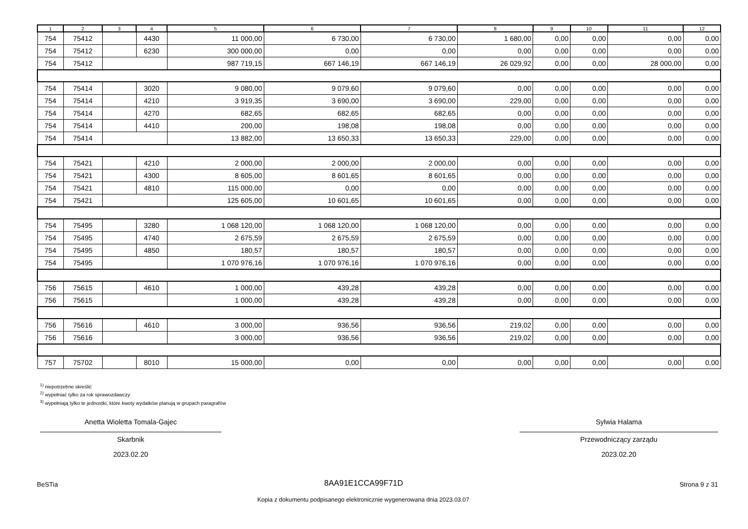| 1 | 2 | 3 | 4 | 5 | 6 | 7 | 8 | 9 | 10 | 11 | 12 |
| --- | --- | --- | --- | --- | --- | --- | --- | --- | --- | --- | --- |
| 754 | 75412 | | 4430 | 11 000,00 | 6 730,00 | 6 730,00 | 1 680,00 | 0,00 | 0,00 | 0,00 | 0,00 |
| 754 | 75412 | | 6230 | 300 000,00 | 0,00 | 0,00 | 0,00 | 0,00 | 0,00 | 0,00 | 0,00 |
| 754 | 75412 | | | 987 719,15 | 667 146,19 | 667 146,19 | 26 029,92 | 0,00 | 0,00 | 28 000,00 | 0,00 |
| 754 | 75414 | | 3020 | 9 080,00 | 9 079,60 | 9 079,60 | 0,00 | 0,00 | 0,00 | 0,00 | 0,00 |
| 754 | 75414 | | 4210 | 3 919,35 | 3 690,00 | 3 690,00 | 229,00 | 0,00 | 0,00 | 0,00 | 0,00 |
| 754 | 75414 | | 4270 | 682,65 | 682,65 | 682,65 | 0,00 | 0,00 | 0,00 | 0,00 | 0,00 |
| 754 | 75414 | | 4410 | 200,00 | 198,08 | 198,08 | 0,00 | 0,00 | 0,00 | 0,00 | 0,00 |
| 754 | 75414 | | | 13 882,00 | 13 650,33 | 13 650,33 | 229,00 | 0,00 | 0,00 | 0,00 | 0,00 |
| 754 | 75421 | | 4210 | 2 000,00 | 2 000,00 | 2 000,00 | 0,00 | 0,00 | 0,00 | 0,00 | 0,00 |
| 754 | 75421 | | 4300 | 8 605,00 | 8 601,65 | 8 601,65 | 0,00 | 0,00 | 0,00 | 0,00 | 0,00 |
| 754 | 75421 | | 4810 | 115 000,00 | 0,00 | 0,00 | 0,00 | 0,00 | 0,00 | 0,00 | 0,00 |
| 754 | 75421 | | | 125 605,00 | 10 601,65 | 10 601,65 | 0,00 | 0,00 | 0,00 | 0,00 | 0,00 |
| 754 | 75495 | | 3280 | 1 068 120,00 | 1 068 120,00 | 1 068 120,00 | 0,00 | 0,00 | 0,00 | 0,00 | 0,00 |
| 754 | 75495 | | 4740 | 2 675,59 | 2 675,59 | 2 675,59 | 0,00 | 0,00 | 0,00 | 0,00 | 0,00 |
| 754 | 75495 | | 4850 | 180,57 | 180,57 | 180,57 | 0,00 | 0,00 | 0,00 | 0,00 | 0,00 |
| 754 | 75495 | | | 1 070 976,16 | 1 070 976,16 | 1 070 976,16 | 0,00 | 0,00 | 0,00 | 0,00 | 0,00 |
| 756 | 75615 | | 4610 | 1 000,00 | 439,28 | 439,28 | 0,00 | 0,00 | 0,00 | 0,00 | 0,00 |
| 756 | 75615 | | | 1 000,00 | 439,28 | 439,28 | 0,00 | 0,00 | 0,00 | 0,00 | 0,00 |
| 756 | 75616 | | 4610 | 3 000,00 | 936,56 | 936,56 | 219,02 | 0,00 | 0,00 | 0,00 | 0,00 |
| 756 | 75616 | | | 3 000,00 | 936,56 | 936,56 | 219,02 | 0,00 | 0,00 | 0,00 | 0,00 |
| 757 | 75702 | | 8010 | 15 000,00 | 0,00 | 0,00 | 0,00 | 0,00 | 0,00 | 0,00 | 0,00 |
<sup>1)</sup> niepotrzebne skreślić
<sup>2)</sup> wypełniać tylko za rok sprawozdawczy
<sup>3)</sup> wypełniają tylko te jednostki, które kwoty wydatków planują w grupach paragrafów
Anetta Wioletta Tomala-Gajec
Skarbnik
2023.02.20
Sylwia Halama
Przewodniczący zarządu
2023.02.20
BeSTia 8AA91E1CCA99F71D Strona 9 z 31
Kopia z dokumentu podpisanego elektronicznie wygenerowana dnia 2023.03.07